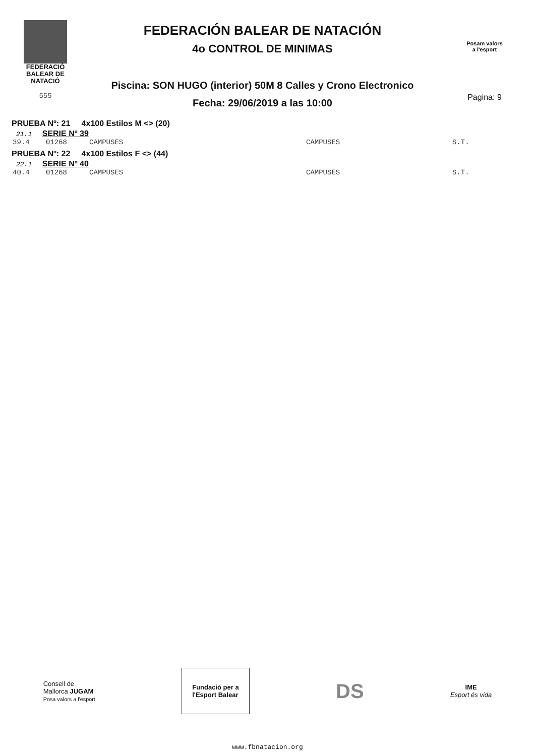FEDERACIÓ
BALEAR DE
NATACIÓ
555
FEDERACIÓN BALEAR DE NATACIÓN
4o CONTROL DE MINIMAS
Piscina: SON HUGO (interior) 50M 8 Calles y Crono Electronico
Fecha: 29/06/2019 a las 10:00
Posam valors
a l'esport
Pagina: 9
PRUEBA Nº: 21 4x100 Estilos M <> (20)
21.1 SERIE Nº 39
39.4 01268 CAMPUSES CAMPUSES S.T.
PRUEBA Nº: 22 4x100 Estilos F <> (44)
22.1 SERIE Nº 40
40.4 01268 CAMPUSES CAMPUSES S.T.
Consell de
Mallorca JUGAM
Posa valors a l'esport
Fundació per a
l'Esport Balear
DS
IME
Esport és vida
www.fbnatacion.org